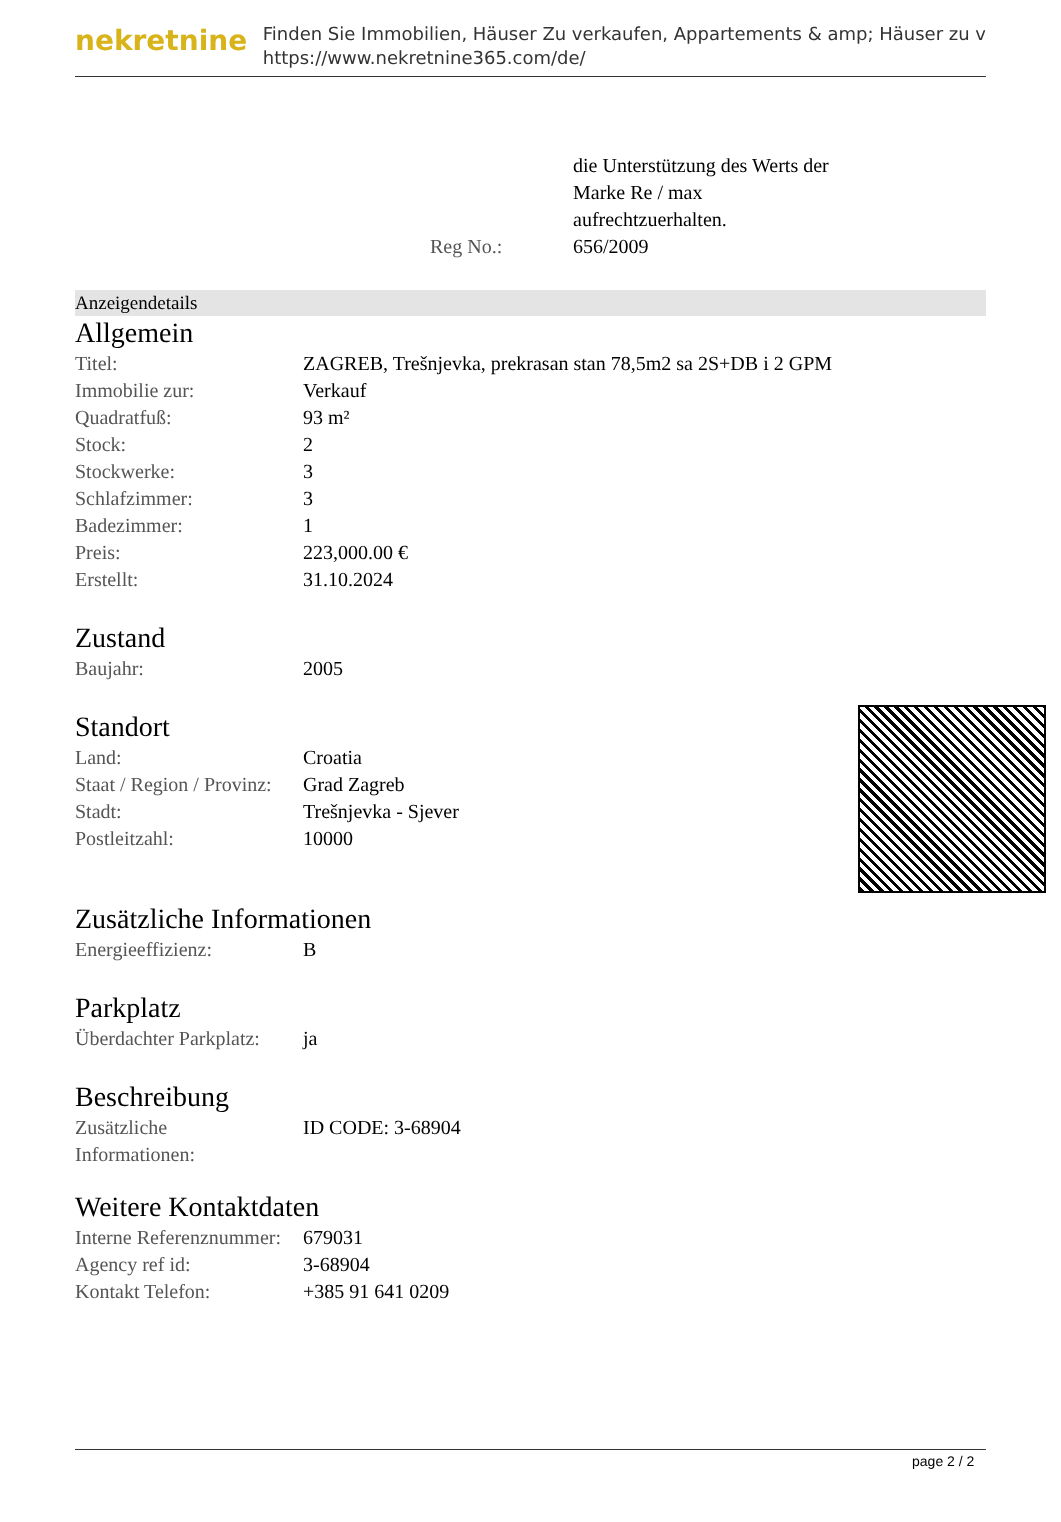nekretnine
Finden Sie Immobilien, Häuser Zu verkaufen, Appartements & amp; Häuser zu v
https://www.nekretnine365.com/de/
| | die Unterstützung des Werts der Marke Re / max aufrechtzuerhalten. |
| Reg No.: | 656/2009 |
Anzeigendetails
Allgemein
| Titel: | ZAGREB, Trešnjevka, prekrasan stan 78,5m2 sa 2S+DB i 2 GPM |
| Immobilie zur: | Verkauf |
| Quadratfuß: | 93 m² |
| Stock: | 2 |
| Stockwerke: | 3 |
| Schlafzimmer: | 3 |
| Badezimmer: | 1 |
| Preis: | 223,000.00 € |
| Erstellt: | 31.10.2024 |
Zustand
| Baujahr: | 2005 |
Standort
| Land: | Croatia |
| Staat / Region / Provinz: | Grad Zagreb |
| Stadt: | Trešnjevka - Sjever |
| Postleitzahl: | 10000 |
Zusätzliche Informationen
| Energieeffizienz: | B |
Parkplatz
| Überdachter Parkplatz: | ja |
Beschreibung
| Zusätzliche Informationen: | ID CODE: 3-68904 |
Weitere Kontaktdaten
| Interne Referenznummer: | 679031 |
| Agency ref id: | 3-68904 |
| Kontakt Telefon: | +385 91 641 0209 |
page 2 / 2